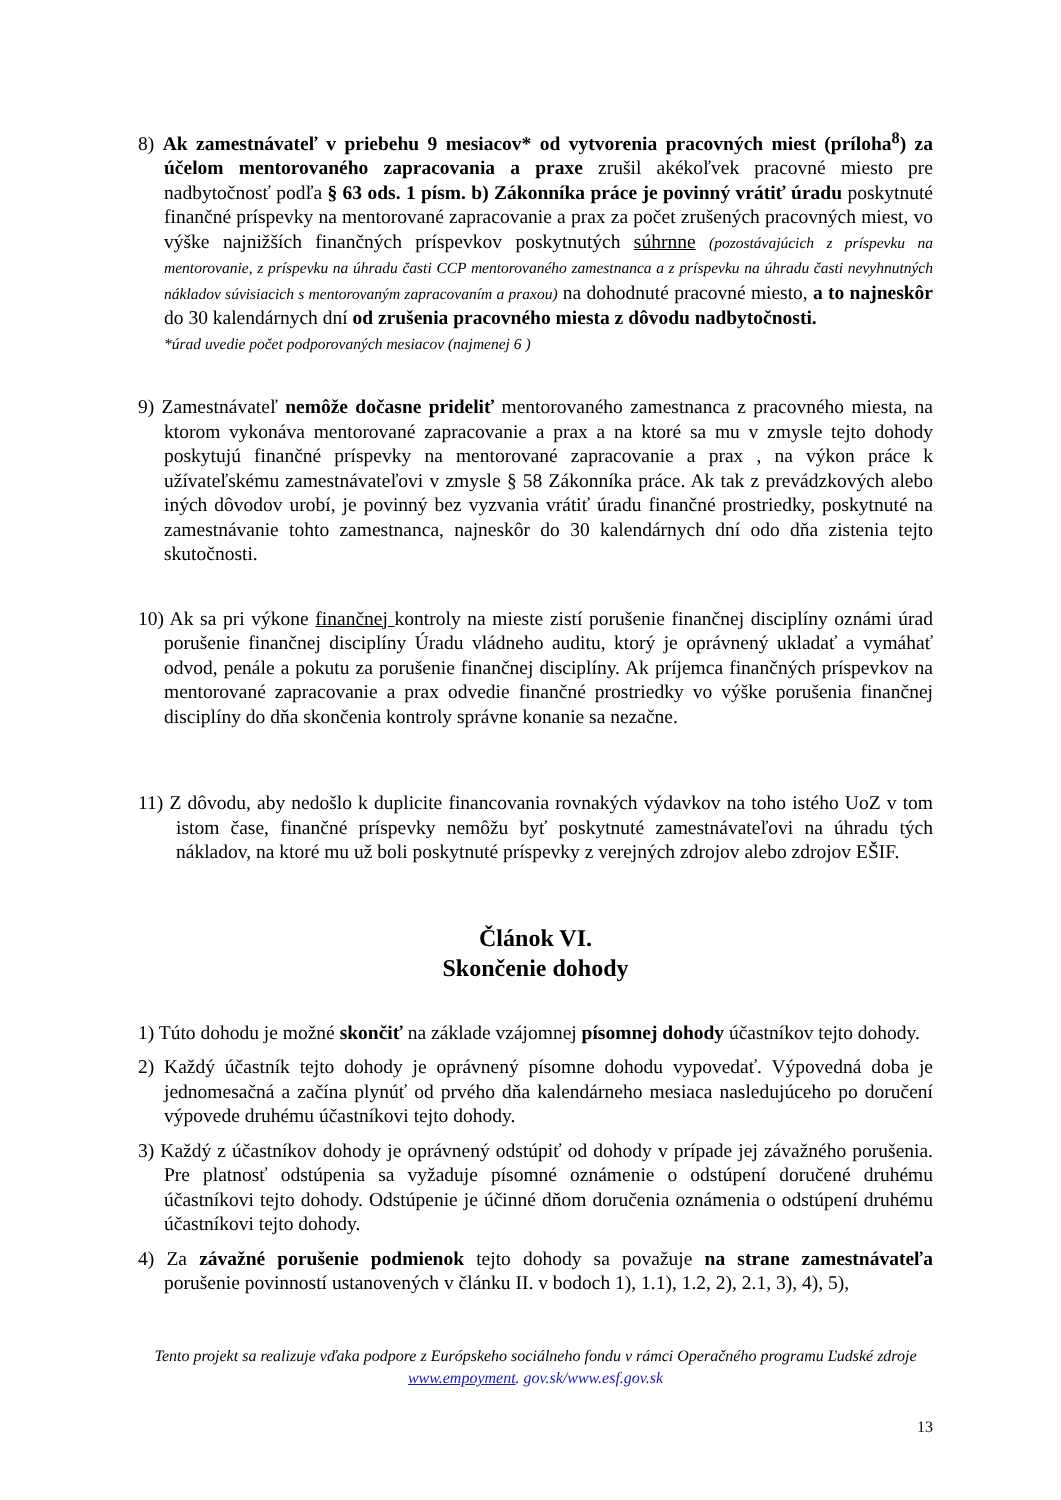8) Ak zamestnávateľ v priebehu 9 mesiacov* od vytvorenia pracovných miest (príloha<sup>8</sup>) za účelom mentorovaného zapracovania a praxe zrušil akékoľvek pracovné miesto pre nadbytočnosť podľa § 63 ods. 1 písm. b) Zákonníka práce je povinný vrátiť úradu poskytnuté finančné príspevky na mentorované zapracovanie a prax za počet zrušených pracovných miest, vo výške najnižších finančných príspevkov poskytnutých súhrnne (pozostávajúcich z príspevku na mentorovanie, z príspevku na úhradu časti CCP mentorovaného zamestnanca a z príspevku na úhradu časti nevyhnutných nákladov súvisiacich s mentorovaným zapracovaním a praxou) na dohodnuté pracovné miesto, a to najneskôr do 30 kalendárnych dní od zrušenia pracovného miesta z dôvodu nadbytočnosti.
*úrad uvedie počet podporovaných mesiacov (najmenej 6 )
9) Zamestnávateľ nemôže dočasne prideliť mentorovaného zamestnanca z pracovného miesta, na ktorom vykonáva mentorované zapracovanie a prax a na ktoré sa mu v zmysle tejto dohody poskytujú finančné príspevky na mentorované zapracovanie a prax , na výkon práce k užívateľskému zamestnávateľovi v zmysle § 58 Zákonníka práce. Ak tak z prevádzkových alebo iných dôvodov urobí, je povinný bez vyzvania vrátiť úradu finančné prostriedky, poskytnuté na zamestnávanie tohto zamestnanca, najneskôr do 30 kalendárnych dní odo dňa zistenia tejto skutočnosti.
10) Ak sa pri výkone finančnej kontroly na mieste zistí porušenie finančnej disciplíny oznámi úrad porušenie finančnej disciplíny Úradu vládneho auditu, ktorý je oprávnený ukladať a vymáhať odvod, penále a pokutu za porušenie finančnej disciplíny. Ak príjemca finančných príspevkov na mentorované zapracovanie a prax odvedie finančné prostriedky vo výške porušenia finančnej disciplíny do dňa skončenia kontroly správne konanie sa nezačne.
11) Z dôvodu, aby nedošlo k duplicite financovania rovnakých výdavkov na toho istého UoZ v tom istom čase, finančné príspevky nemôžu byť poskytnuté zamestnávateľovi na úhradu tých nákladov, na ktoré mu už boli poskytnuté príspevky z verejných zdrojov alebo zdrojov EŠIF.
Článok VI.
Skončenie dohody
1) Túto dohodu je možné skončiť na základe vzájomnej písomnej dohody účastníkov tejto dohody.
2) Každý účastník tejto dohody je oprávnený písomne dohodu vypovedať. Výpovedná doba je jednomesačná a začína plynúť od prvého dňa kalendárneho mesiaca nasledujúceho po doručení výpovede druhému účastníkovi tejto dohody.
3) Každý z účastníkov dohody je oprávnený odstúpiť od dohody v prípade jej závažného porušenia. Pre platnosť odstúpenia sa vyžaduje písomné oznámenie o odstúpení doručené druhému účastníkovi tejto dohody. Odstúpenie je účinné dňom doručenia oznámenia o odstúpení druhému účastníkovi tejto dohody.
4) Za závažné porušenie podmienok tejto dohody sa považuje na strane zamestnávateľa porušenie povinností ustanovených v článku II. v bodoch 1), 1.1), 1.2, 2), 2.1, 3), 4), 5),
Tento projekt sa realizuje vďaka podpore z Európskeho sociálneho fondu v rámci Operačného programu Ľudské zdroje
www.empoyment. gov.sk/www.esf.gov.sk
13